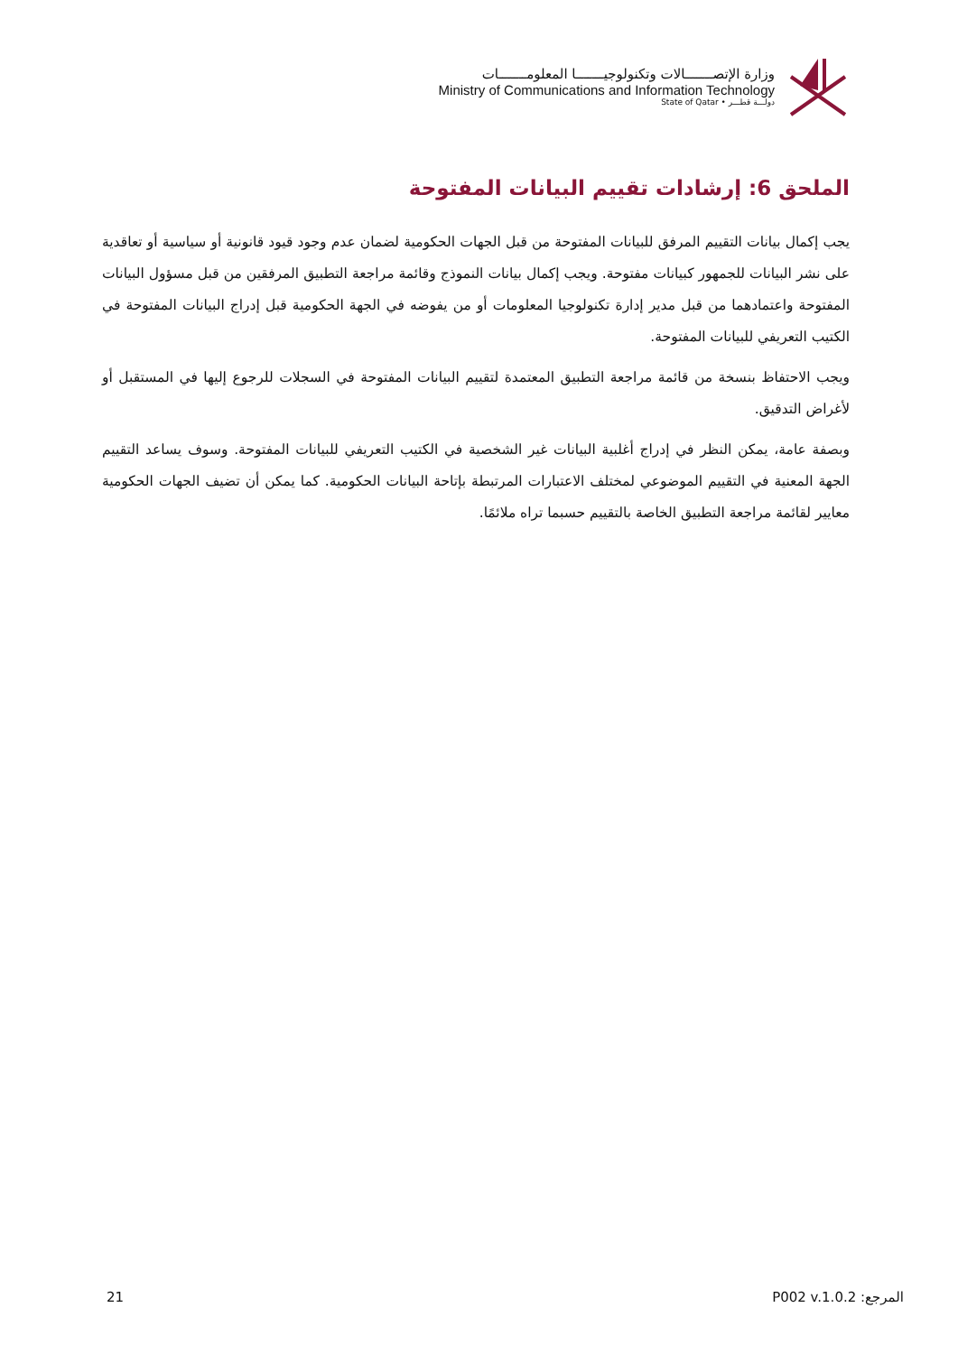وزارة الإتصـــــــالات وتكنولوجيـــــــا المعلومـــــــات
Ministry of Communications and Information Technology
State of Qatar • دولـــة قطـــر
الملحق 6: إرشادات تقييم البيانات المفتوحة
يجب إكمال بيانات التقييم المرفق للبيانات المفتوحة من قبل الجهات الحكومية لضمان عدم وجود قيود قانونية أو سياسية أو تعاقدية على نشر البيانات للجمهور كبيانات مفتوحة. ويجب إكمال بيانات النموذج وقائمة مراجعة التطبيق المرفقين من قبل مسؤول البيانات المفتوحة واعتمادهما من قبل مدير إدارة تكنولوجيا المعلومات أو من يفوضه في الجهة الحكومية قبل إدراج البيانات المفتوحة في الكتيب التعريفي للبيانات المفتوحة.
ويجب الاحتفاظ بنسخة من قائمة مراجعة التطبيق المعتمدة لتقييم البيانات المفتوحة في السجلات للرجوع إليها في المستقبل أو لأغراض التدقيق.
وبصفة عامة، يمكن النظر في إدراج أغلبية البيانات غير الشخصية في الكتيب التعريفي للبيانات المفتوحة. وسوف يساعد التقييم الجهة المعنية في التقييم الموضوعي لمختلف الاعتبارات المرتبطة بإتاحة البيانات الحكومية. كما يمكن أن تضيف الجهات الحكومية معايير لقائمة مراجعة التطبيق الخاصة بالتقييم حسبما تراه ملائمًا.
21 المرجع: P002 v.1.0.2